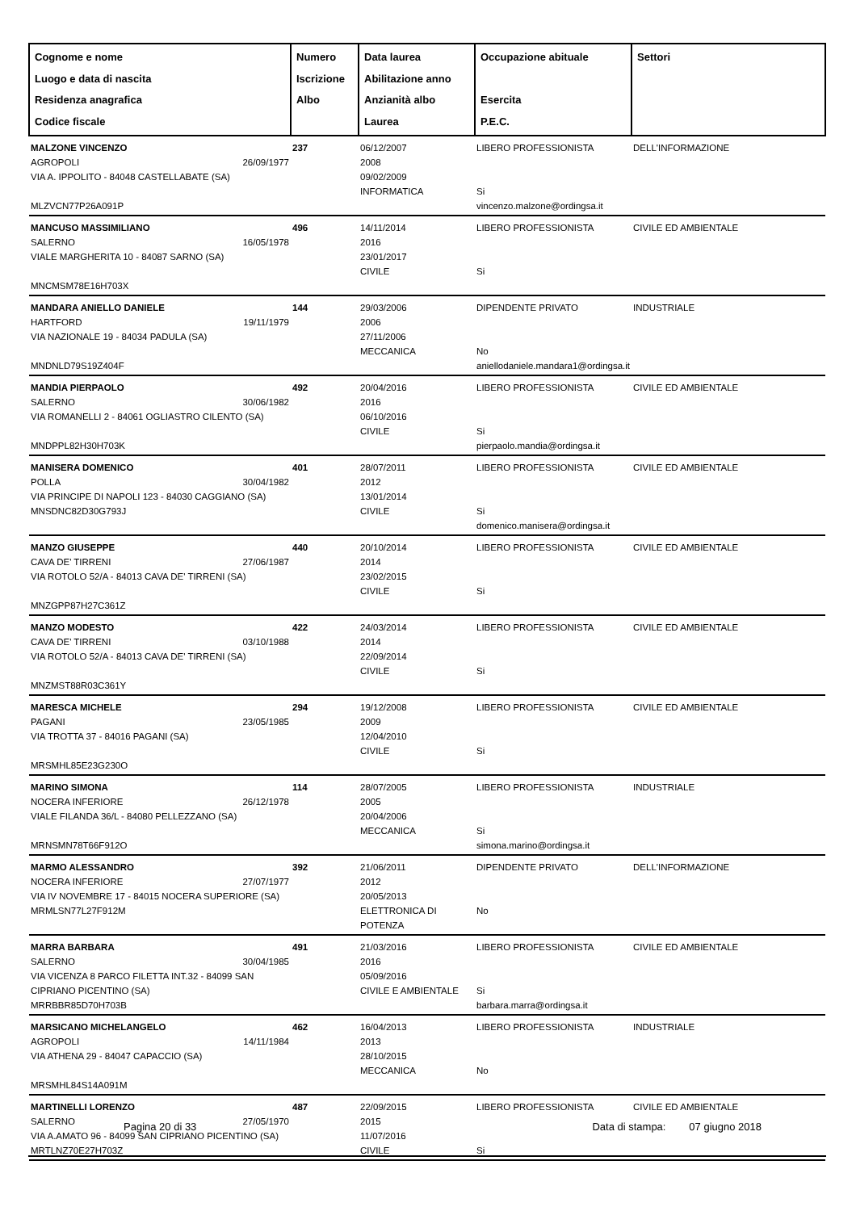| Cognome e nome Luogo e data di nascita Residenza anagrafica Codice fiscale | Numero Iscrizione Albo | Data laurea Abilitazione anno Anzianità albo Laurea | Occupazione abituale Esercita P.E.C. | Settori |
| --- | --- | --- | --- | --- |
| MALZONE VINCENZO AGROPOLI 26/09/1977 VIA A. IPPOLITO - 84048 CASTELLABATE (SA) MLZVCN77P26A091P | 237 | 06/12/2007 2008 09/02/2009 INFORMATICA | LIBERO PROFESSIONISTA Si vincenzo.malzone@ordingsa.it | DELL'INFORMAZIONE |
| MANCUSO MASSIMILIANO SALERNO 16/05/1978 VIALE MARGHERITA 10 - 84087 SARNO (SA) MNCMSM78E16H703X | 496 | 14/11/2014 2016 23/01/2017 CIVILE | LIBERO PROFESSIONISTA Si | CIVILE ED AMBIENTALE |
| MANDARA ANIELLO DANIELE HARTFORD 19/11/1979 VIA NAZIONALE 19 - 84034 PADULA (SA) MNDNLD79S19Z404F | 144 | 29/03/2006 2006 27/11/2006 MECCANICA | DIPENDENTE PRIVATO No aniellodaniele.mandara1@ordingsa.it | INDUSTRIALE |
| MANDIA PIERPAOLO SALERNO 30/06/1982 VIA ROMANELLI 2 - 84061 OGLIASTRO CILENTO (SA) MNDPPL82H30H703K | 492 | 20/04/2016 2016 06/10/2016 CIVILE | LIBERO PROFESSIONISTA Si pierpaolo.mandia@ordingsa.it | CIVILE ED AMBIENTALE |
| MANISERA DOMENICO POLLA 30/04/1982 VIA PRINCIPE DI NAPOLI 123 - 84030 CAGGIANO (SA) MNSDNC82D30G793J | 401 | 28/07/2011 2012 13/01/2014 CIVILE | LIBERO PROFESSIONISTA Si domenico.manisera@ordingsa.it | CIVILE ED AMBIENTALE |
| MANZO GIUSEPPE CAVA DE' TIRRENI 27/06/1987 VIA ROTOLO 52/A - 84013 CAVA DE' TIRRENI (SA) MNZGPP87H27C361Z | 440 | 20/10/2014 2014 23/02/2015 CIVILE | LIBERO PROFESSIONISTA Si | CIVILE ED AMBIENTALE |
| MANZO MODESTO CAVA DE' TIRRENI 03/10/1988 VIA ROTOLO 52/A - 84013 CAVA DE' TIRRENI (SA) MNZMST88R03C361Y | 422 | 24/03/2014 2014 22/09/2014 CIVILE | LIBERO PROFESSIONISTA Si | CIVILE ED AMBIENTALE |
| MARESCA MICHELE PAGANI 23/05/1985 VIA TROTTA 37 - 84016 PAGANI (SA) MRSMHL85E23G230O | 294 | 19/12/2008 2009 12/04/2010 CIVILE | LIBERO PROFESSIONISTA Si | CIVILE ED AMBIENTALE |
| MARINO SIMONA NOCERA INFERIORE 26/12/1978 VIALE FILANDA 36/L - 84080 PELLEZZANO (SA) MRNSMN78T66F912O | 114 | 28/07/2005 2005 20/04/2006 MECCANICA | LIBERO PROFESSIONISTA Si simona.marino@ordingsa.it | INDUSTRIALE |
| MARMO ALESSANDRO NOCERA INFERIORE 27/07/1977 VIA IV NOVEMBRE 17 - 84015 NOCERA SUPERIORE (SA) MRMLSN77L27F912M | 392 | 21/06/2011 2012 20/05/2013 ELETTRONICA DI POTENZA | DIPENDENTE PRIVATO No | DELL'INFORMAZIONE |
| MARRA BARBARA SALERNO 30/04/1985 VIA VICENZA 8 PARCO FILETTA INT.32 - 84099 SAN CIPRIANO PICENTINO (SA) MRRBBR85D70H703B | 491 | 21/03/2016 2016 05/09/2016 CIVILE E AMBIENTALE | LIBERO PROFESSIONISTA Si barbara.marra@ordingsa.it | CIVILE ED AMBIENTALE |
| MARSICANO MICHELANGELO AGROPOLI 14/11/1984 VIA ATHENA 29 - 84047 CAPACCIO (SA) MRSMHL84S14A091M | 462 | 16/04/2013 2013 28/10/2015 MECCANICA | LIBERO PROFESSIONISTA No | INDUSTRIALE |
| MARTINELLI LORENZO SALERNO 27/05/1970 VIA A.AMATO 96 - 84099 SAN CIPRIANO PICENTINO (SA) MRTLNZ70E27H703Z | 487 | 22/09/2015 2015 11/07/2016 CIVILE | LIBERO PROFESSIONISTA Si | CIVILE ED AMBIENTALE |
Pagina 20 di 33 Data di stampa: 07 giugno 2018